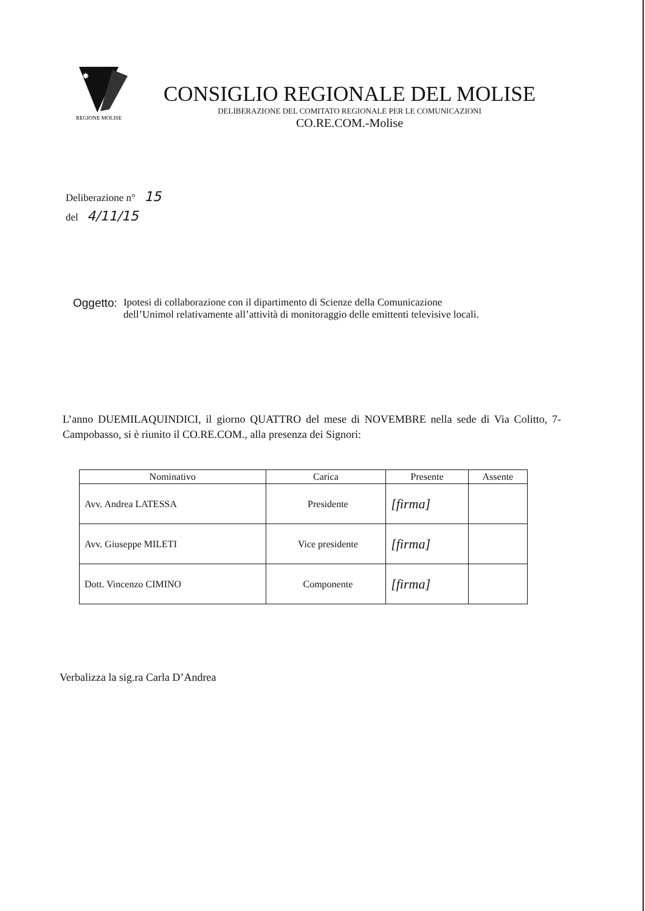✸
REGIONE MOLISE
CONSIGLIO REGIONALE DEL MOLISE
DELIBERAZIONE DEL COMITATO REGIONALE PER LE COMUNICAZIONI
CO.RE.COM.-Molise
Deliberazione n° 15
del 4/11/15
Oggetto: Ipotesi di collaborazione con il dipartimento di Scienze della Comunicazione
dell’Unimol relativamente all’attività di monitoraggio delle emittenti televisive locali.
L’anno DUEMILAQUINDICI, il giorno QUATTRO del mese di NOVEMBRE nella sede di Via Colitto, 7- Campobasso, si è riunito il CO.RE.COM., alla presenza dei Signori:
| Nominativo | Carica | Presente | Assente |
| --- | --- | --- | --- |
| Avv. Andrea LATESSA | Presidente | [firma] | |
| Avv. Giuseppe MILETI | Vice presidente | [firma] | |
| Dott. Vincenzo CIMINO | Componente | [firma] | |
Verbalizza la sig.ra Carla D’Andrea